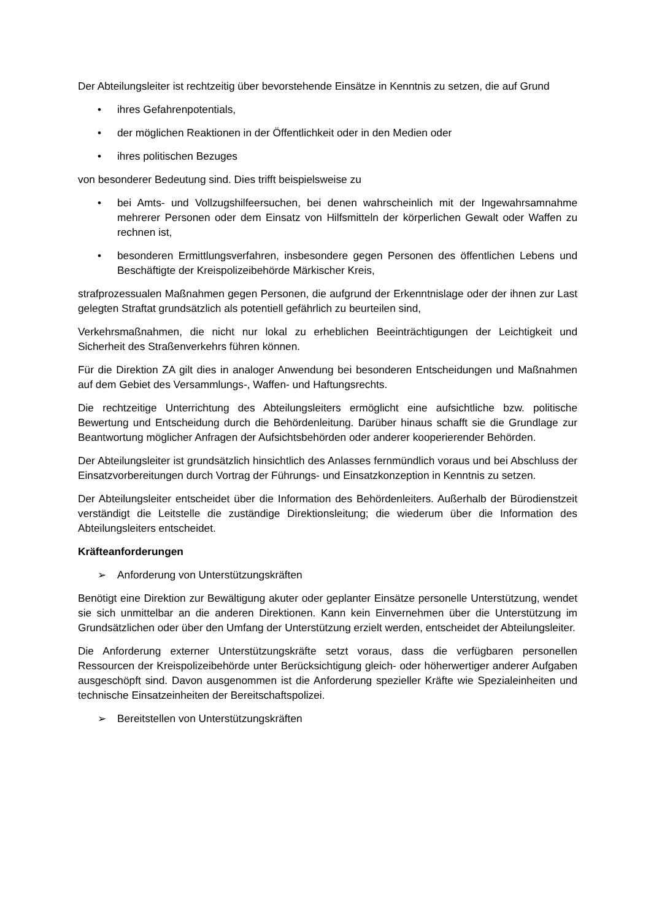Der Abteilungsleiter ist rechtzeitig über bevorstehende Einsätze in Kenntnis zu setzen, die auf Grund
• ihres Gefahrenpotentials,
• der möglichen Reaktionen in der Öffentlichkeit oder in den Medien oder
• ihres politischen Bezuges
von besonderer Bedeutung sind. Dies trifft beispielsweise zu
• bei Amts- und Vollzugshilfeersuchen, bei denen wahrscheinlich mit der Ingewahrsamnahme mehrerer Personen oder dem Einsatz von Hilfsmitteln der körperlichen Gewalt oder Waffen zu rechnen ist,
• besonderen Ermittlungsverfahren, insbesondere gegen Personen des öffentlichen Lebens und Beschäftigte der Kreispolizeibehörde Märkischer Kreis,
strafprozessualen Maßnahmen gegen Personen, die aufgrund der Erkenntnislage oder der ihnen zur Last gelegten Straftat grundsätzlich als potentiell gefährlich zu beurteilen sind,
Verkehrsmaßnahmen, die nicht nur lokal zu erheblichen Beeinträchtigungen der Leichtigkeit und Sicherheit des Straßenverkehrs führen können.
Für die Direktion ZA gilt dies in analoger Anwendung bei besonderen Entscheidungen und Maßnahmen auf dem Gebiet des Versammlungs-, Waffen- und Haftungsrechts.
Die rechtzeitige Unterrichtung des Abteilungsleiters ermöglicht eine aufsichtliche bzw. politische Bewertung und Entscheidung durch die Behördenleitung. Darüber hinaus schafft sie die Grundlage zur Beantwortung möglicher Anfragen der Aufsichtsbehörden oder anderer kooperierender Behörden.
Der Abteilungsleiter ist grundsätzlich hinsichtlich des Anlasses fernmündlich voraus und bei Abschluss der Einsatzvorbereitungen durch Vortrag der Führungs- und Einsatzkonzeption in Kenntnis zu setzen.
Der Abteilungsleiter entscheidet über die Information des Behördenleiters. Außerhalb der Bürodienstzeit verständigt die Leitstelle die zuständige Direktionsleitung; die wiederum über die Information des Abteilungsleiters entscheidet.
Kräfteanforderungen
➢ Anforderung von Unterstützungskräften
Benötigt eine Direktion zur Bewältigung akuter oder geplanter Einsätze personelle Unterstützung, wendet sie sich unmittelbar an die anderen Direktionen. Kann kein Einvernehmen über die Unterstützung im Grundsätzlichen oder über den Umfang der Unterstützung erzielt werden, entscheidet der Abteilungsleiter.
Die Anforderung externer Unterstützungskräfte setzt voraus, dass die verfügbaren personellen Ressourcen der Kreispolizeibehörde unter Berücksichtigung gleich- oder höherwertiger anderer Aufgaben ausgeschöpft sind. Davon ausgenommen ist die Anforderung spezieller Kräfte wie Spezialeinheiten und technische Einsatzeinheiten der Bereitschaftspolizei.
➢ Bereitstellen von Unterstützungskräften